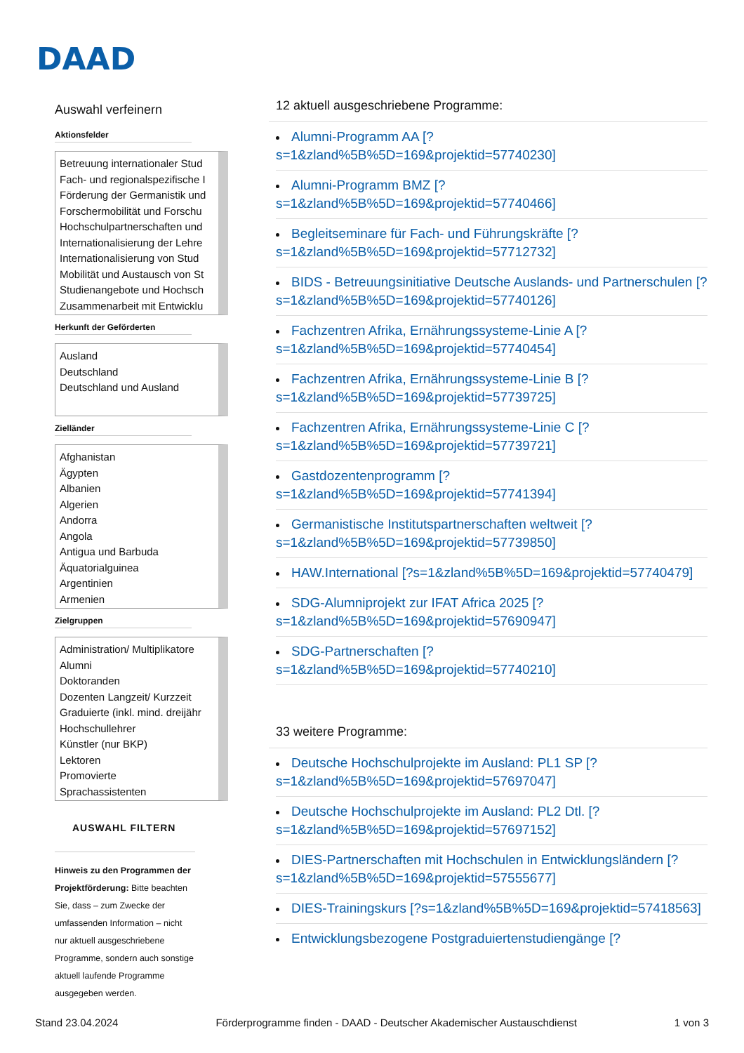DAAD
Auswahl verfeinern
Aktionsfelder
Betreuung internationaler Stud
Fach- und regionalspezifische I
Förderung der Germanistik und
Forschermobilität und Forschu
Hochschulpartnerschaften und
Internationalisierung der Lehre
Internationalisierung von Stud
Mobilität und Austausch von St
Studienangebote und Hochsch
Zusammenarbeit mit Entwicklu
Herkunft der Geförderten
Ausland
Deutschland
Deutschland und Ausland
Zielländer
Afghanistan
Ägypten
Albanien
Algerien
Andorra
Angola
Antigua und Barbuda
Äquatorialguinea
Argentinien
Armenien
Zielgruppen
Administration/ Multiplikatore
Alumni
Doktoranden
Dozenten Langzeit/ Kurzzeit
Graduierte (inkl. mind. dreijähr
Hochschullehrer
Künstler (nur BKP)
Lektoren
Promovierte
Sprachassistenten
AUSWAHL FILTERN
Hinweis zu den Programmen der Projektförderung: Bitte beachten Sie, dass – zum Zwecke der umfassenden Information – nicht nur aktuell ausgeschriebene Programme, sondern auch sonstige aktuell laufende Programme ausgegeben werden.
12 aktuell ausgeschriebene Programme:
Alumni-Programm AA [?s=1&zland%5B%5D=169&projektid=57740230]
Alumni-Programm BMZ [?s=1&zland%5B%5D=169&projektid=57740466]
Begleitseminare für Fach- und Führungskräfte [?s=1&zland%5B%5D=169&projektid=57712732]
BIDS - Betreuungsinitiative Deutsche Auslands- und Partnerschulen [?s=1&zland%5B%5D=169&projektid=57740126]
Fachzentren Afrika, Ernährungssysteme-Linie A [?s=1&zland%5B%5D=169&projektid=57740454]
Fachzentren Afrika, Ernährungssysteme-Linie B [?s=1&zland%5B%5D=169&projektid=57739725]
Fachzentren Afrika, Ernährungssysteme-Linie C [?s=1&zland%5B%5D=169&projektid=57739721]
Gastdozentenprogramm [?s=1&zland%5B%5D=169&projektid=57741394]
Germanistische Institutspartnerschaften weltweit [?s=1&zland%5B%5D=169&projektid=57739850]
HAW.International [?s=1&zland%5B%5D=169&projektid=57740479]
SDG-Alumniprojekt zur IFAT Africa 2025 [?s=1&zland%5B%5D=169&projektid=57690947]
SDG-Partnerschaften [?s=1&zland%5B%5D=169&projektid=57740210]
33 weitere Programme:
Deutsche Hochschulprojekte im Ausland: PL1 SP [?s=1&zland%5B%5D=169&projektid=57697047]
Deutsche Hochschulprojekte im Ausland: PL2 Dtl. [?s=1&zland%5B%5D=169&projektid=57697152]
DIES-Partnerschaften mit Hochschulen in Entwicklungsländern [?s=1&zland%5B%5D=169&projektid=57555677]
DIES-Trainingskurs [?s=1&zland%5B%5D=169&projektid=57418563]
Entwicklungsbezogene Postgraduiertenstudiengänge [?
Stand 23.04.2024 Förderprogramme finden - DAAD - Deutscher Akademischer Austauschdienst 1 von 3